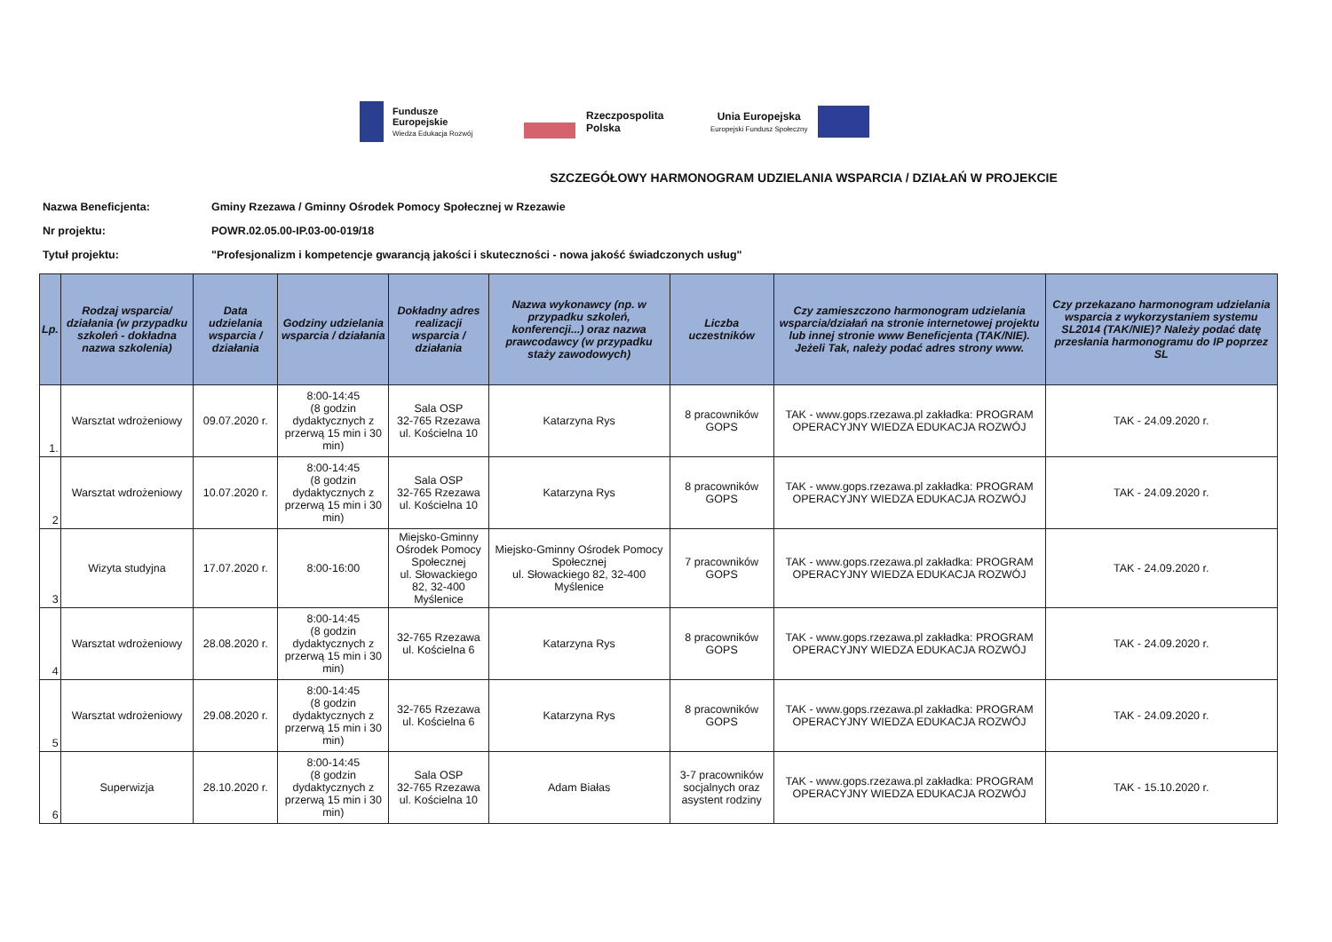Fundusze
Europejskie
Wiedza Edukacja Rozwój
Rzeczpospolita
Polska
Unia Europejska
Europejski Fundusz Społeczny
SZCZEGÓŁOWY HARMONOGRAM UDZIELANIA WSPARCIA / DZIAŁAŃ W PROJEKCIE
Nazwa Beneficjenta: Gminy Rzezawa / Gminny Ośrodek Pomocy Społecznej w Rzezawie
Nr projektu: POWR.02.05.00-IP.03-00-019/18
Tytuł projektu: "Profesjonalizm i kompetencje gwarancją jakości i skuteczności - nowa jakość świadczonych usług"
| Lp. | Rodzaj wsparcia/ działania (w przypadku szkoleń - dokładna nazwa szkolenia) | Data udzielania wsparcia / działania | Godziny udzielania wsparcia / działania | Dokładny adres realizacji wsparcia / działania | Nazwa wykonawcy (np. w przypadku szkoleń, konferencji...) oraz nazwa prawcodawcy (w przypadku staży zawodowych) | Liczba uczestników | Czy zamieszczono harmonogram udzielania wsparcia/działań na stronie internetowej projektu lub innej stronie www Beneficjenta (TAK/NIE). Jeżeli Tak, należy podać adres strony www. | Czy przekazano harmonogram udzielania wsparcia z wykorzystaniem systemu SL2014 (TAK/NIE)? Należy podać datę przesłania harmonogramu do IP poprzez SL |
| --- | --- | --- | --- | --- | --- | --- | --- | --- |
| 1. | Warsztat wdrożeniowy | 09.07.2020 r. | 8:00-14:45 (8 godzin dydaktycznych z przerwą 15 min i 30 min) | Sala OSP 32-765 Rzezawa ul. Kościelna 10 | Katarzyna Rys | 8 pracowników GOPS | TAK - www.gops.rzezawa.pl zakładka: PROGRAM OPERACYJNY WIEDZA EDUKACJA ROZWÓJ | TAK - 24.09.2020 r. |
| 2 | Warsztat wdrożeniowy | 10.07.2020 r. | 8:00-14:45 (8 godzin dydaktycznych z przerwą 15 min i 30 min) | Sala OSP 32-765 Rzezawa ul. Kościelna 10 | Katarzyna Rys | 8 pracowników GOPS | TAK - www.gops.rzezawa.pl zakładka: PROGRAM OPERACYJNY WIEDZA EDUKACJA ROZWÓJ | TAK - 24.09.2020 r. |
| 3 | Wizyta studyjna | 17.07.2020 r. | 8:00-16:00 | Miejsko-Gminny Ośrodek Pomocy Społecznej ul. Słowackiego 82, 32-400 Myślenice | Miejsko-Gminny Ośrodek Pomocy Społecznej ul. Słowackiego 82, 32-400 Myślenice | 7 pracowników GOPS | TAK - www.gops.rzezawa.pl zakładka: PROGRAM OPERACYJNY WIEDZA EDUKACJA ROZWÓJ | TAK - 24.09.2020 r. |
| 4 | Warsztat wdrożeniowy | 28.08.2020 r. | 8:00-14:45 (8 godzin dydaktycznych z przerwą 15 min i 30 min) | 32-765 Rzezawa ul. Kościelna 6 | Katarzyna Rys | 8 pracowników GOPS | TAK - www.gops.rzezawa.pl zakładka: PROGRAM OPERACYJNY WIEDZA EDUKACJA ROZWÓJ | TAK - 24.09.2020 r. |
| 5 | Warsztat wdrożeniowy | 29.08.2020 r. | 8:00-14:45 (8 godzin dydaktycznych z przerwą 15 min i 30 min) | 32-765 Rzezawa ul. Kościelna 6 | Katarzyna Rys | 8 pracowników GOPS | TAK - www.gops.rzezawa.pl zakładka: PROGRAM OPERACYJNY WIEDZA EDUKACJA ROZWÓJ | TAK - 24.09.2020 r. |
| 6 | Superwizja | 28.10.2020 r. | 8:00-14:45 (8 godzin dydaktycznych z przerwą 15 min i 30 min) | Sala OSP 32-765 Rzezawa ul. Kościelna 10 | Adam Białas | 3-7 pracowników socjalnych oraz asystent rodziny | TAK - www.gops.rzezawa.pl zakładka: PROGRAM OPERACYJNY WIEDZA EDUKACJA ROZWÓJ | TAK - 15.10.2020 r. |